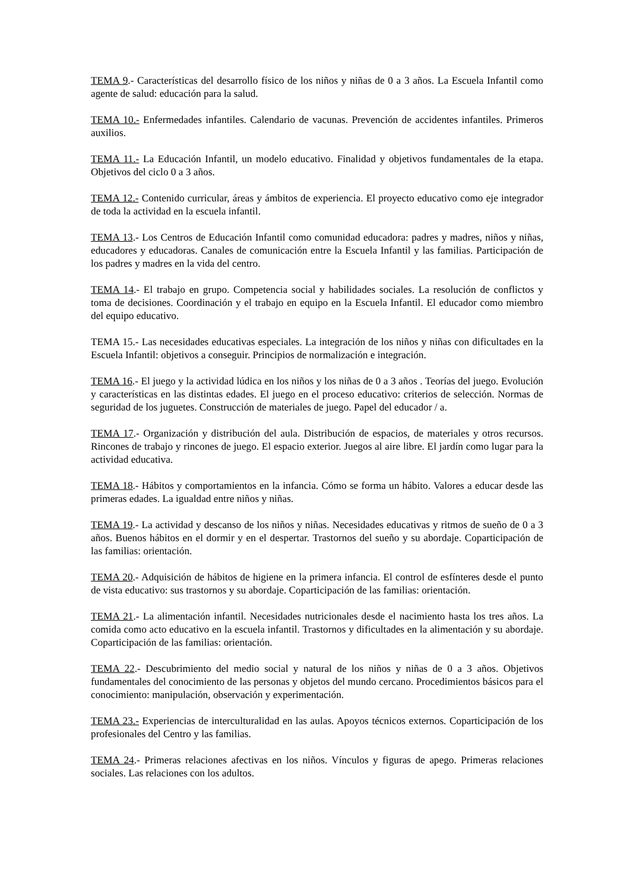TEMA 9.- Características del desarrollo físico de los niños y niñas de 0 a 3 años. La Escuela Infantil como agente de salud: educación para la salud.
TEMA 10.- Enfermedades infantiles. Calendario de vacunas. Prevención de accidentes infantiles. Primeros auxilios.
TEMA 11.- La Educación Infantil, un modelo educativo. Finalidad y objetivos fundamentales de la etapa. Objetivos del ciclo 0 a 3 años.
TEMA 12.- Contenido curricular, áreas y ámbitos de experiencia. El proyecto educativo como eje integrador de toda la actividad en la escuela infantil.
TEMA 13.- Los Centros de Educación Infantil como comunidad educadora: padres y madres, niños y niñas, educadores y educadoras. Canales de comunicación entre la Escuela Infantil y las familias. Participación de los padres y madres en la vida del centro.
TEMA 14.- El trabajo en grupo. Competencia social y habilidades sociales. La resolución de conflictos y toma de decisiones. Coordinación y el trabajo en equipo en la Escuela Infantil. El educador como miembro del equipo educativo.
TEMA 15.- Las necesidades educativas especiales. La integración de los niños y niñas con dificultades en la Escuela Infantil: objetivos a conseguir. Principios de normalización e integración.
TEMA 16.- El juego y la actividad lúdica en los niños y los niñas de 0 a 3 años . Teorías del juego. Evolución y características en las distintas edades. El juego en el proceso educativo: criterios de selección. Normas de seguridad de los juguetes. Construcción de materiales de juego. Papel del educador / a.
TEMA 17.- Organización y distribución del aula. Distribución de espacios, de materiales y otros recursos. Rincones de trabajo y rincones de juego. El espacio exterior. Juegos al aire libre. El jardín como lugar para la actividad educativa.
TEMA 18.- Hábitos y comportamientos en la infancia. Cómo se forma un hábito. Valores a educar desde las primeras edades. La igualdad entre niños y niñas.
TEMA 19.- La actividad y descanso de los niños y niñas. Necesidades educativas y ritmos de sueño de 0 a 3 años. Buenos hábitos en el dormir y en el despertar. Trastornos del sueño y su abordaje. Coparticipación de las familias: orientación.
TEMA 20.- Adquisición de hábitos de higiene en la primera infancia. El control de esfínteres desde el punto de vista educativo: sus trastornos y su abordaje. Coparticipación de las familias: orientación.
TEMA 21.- La alimentación infantil. Necesidades nutricionales desde el nacimiento hasta los tres años. La comida como acto educativo en la escuela infantil. Trastornos y dificultades en la alimentación y su abordaje. Coparticipación de las familias: orientación.
TEMA 22.- Descubrimiento del medio social y natural de los niños y niñas de 0 a 3 años. Objetivos fundamentales del conocimiento de las personas y objetos del mundo cercano. Procedimientos básicos para el conocimiento: manipulación, observación y experimentación.
TEMA 23.- Experiencias de interculturalidad en las aulas. Apoyos técnicos externos. Coparticipación de los profesionales del Centro y las familias.
TEMA 24.- Primeras relaciones afectivas en los niños. Vínculos y figuras de apego. Primeras relaciones sociales. Las relaciones con los adultos.